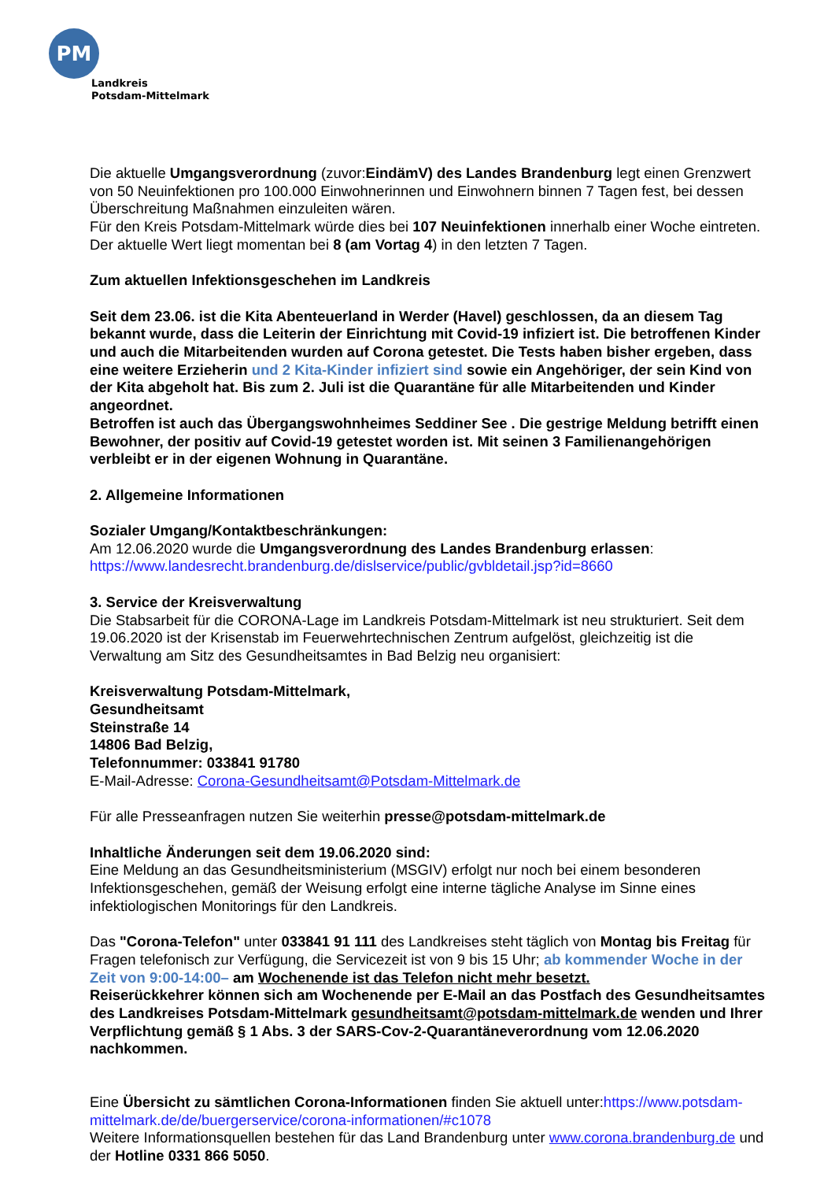PM
Landkreis
Potsdam-Mittelmark
Die aktuelle Umgangsverordnung (zuvor:EindämV) des Landes Brandenburg legt einen Grenzwert von 50 Neuinfektionen pro 100.000 Einwohnerinnen und Einwohnern binnen 7 Tagen fest, bei dessen Überschreitung Maßnahmen einzuleiten wären.
Für den Kreis Potsdam-Mittelmark würde dies bei 107 Neuinfektionen innerhalb einer Woche eintreten. Der aktuelle Wert liegt momentan bei 8 (am Vortag 4) in den letzten 7 Tagen.
Zum aktuellen Infektionsgeschehen im Landkreis
Seit dem 23.06. ist die Kita Abenteuerland in Werder (Havel) geschlossen, da an diesem Tag bekannt wurde, dass die Leiterin der Einrichtung mit Covid-19 infiziert ist. Die betroffenen Kinder und auch die Mitarbeitenden wurden auf Corona getestet. Die Tests haben bisher ergeben, dass eine weitere Erzieherin und 2 Kita-Kinder infiziert sind sowie ein Angehöriger, der sein Kind von der Kita abgeholt hat. Bis zum 2. Juli ist die Quarantäne für alle Mitarbeitenden und Kinder angeordnet.
Betroffen ist auch das Übergangswohnheimes Seddiner See . Die gestrige Meldung betrifft einen Bewohner, der positiv auf Covid-19 getestet worden ist. Mit seinen 3 Familienangehörigen verbleibt er in der eigenen Wohnung in Quarantäne.
2. Allgemeine Informationen
Sozialer Umgang/Kontaktbeschränkungen:
Am 12.06.2020 wurde die Umgangsverordnung des Landes Brandenburg erlassen:
https://www.landesrecht.brandenburg.de/dislservice/public/gvbldetail.jsp?id=8660
3. Service der Kreisverwaltung
Die Stabsarbeit für die CORONA-Lage im Landkreis Potsdam-Mittelmark ist neu strukturiert. Seit dem 19.06.2020 ist der Krisenstab im Feuerwehrtechnischen Zentrum aufgelöst, gleichzeitig ist die Verwaltung am Sitz des Gesundheitsamtes in Bad Belzig neu organisiert:
Kreisverwaltung Potsdam-Mittelmark,
Gesundheitsamt
Steinstraße 14
14806 Bad Belzig,
Telefonnummer: 033841 91780
E-Mail-Adresse: Corona-Gesundheitsamt@Potsdam-Mittelmark.de
Für alle Presseanfragen nutzen Sie weiterhin presse@potsdam-mittelmark.de
Inhaltliche Änderungen seit dem 19.06.2020 sind:
Eine Meldung an das Gesundheitsministerium (MSGIV) erfolgt nur noch bei einem besonderen Infektionsgeschehen, gemäß der Weisung erfolgt eine interne tägliche Analyse im Sinne eines infektiologischen Monitorings für den Landkreis.
Das "Corona-Telefon" unter 033841 91 111 des Landkreises steht täglich von Montag bis Freitag für Fragen telefonisch zur Verfügung, die Servicezeit ist von 9 bis 15 Uhr; ab kommender Woche in der Zeit von 9:00-14:00– am Wochenende ist das Telefon nicht mehr besetzt.
Reiserückkehrer können sich am Wochenende per E-Mail an das Postfach des Gesundheitsamtes des Landkreises Potsdam-Mittelmark gesundheitsamt@potsdam-mittelmark.de wenden und Ihrer Verpflichtung gemäß § 1 Abs. 3 der SARS-Cov-2-Quarantäneverordnung vom 12.06.2020 nachkommen.
Eine Übersicht zu sämtlichen Corona-Informationen finden Sie aktuell unter:https://www.potsdam-mittelmark.de/de/buergerservice/corona-informationen/#c1078
Weitere Informationsquellen bestehen für das Land Brandenburg unter www.corona.brandenburg.de und der Hotline 0331 866 5050.